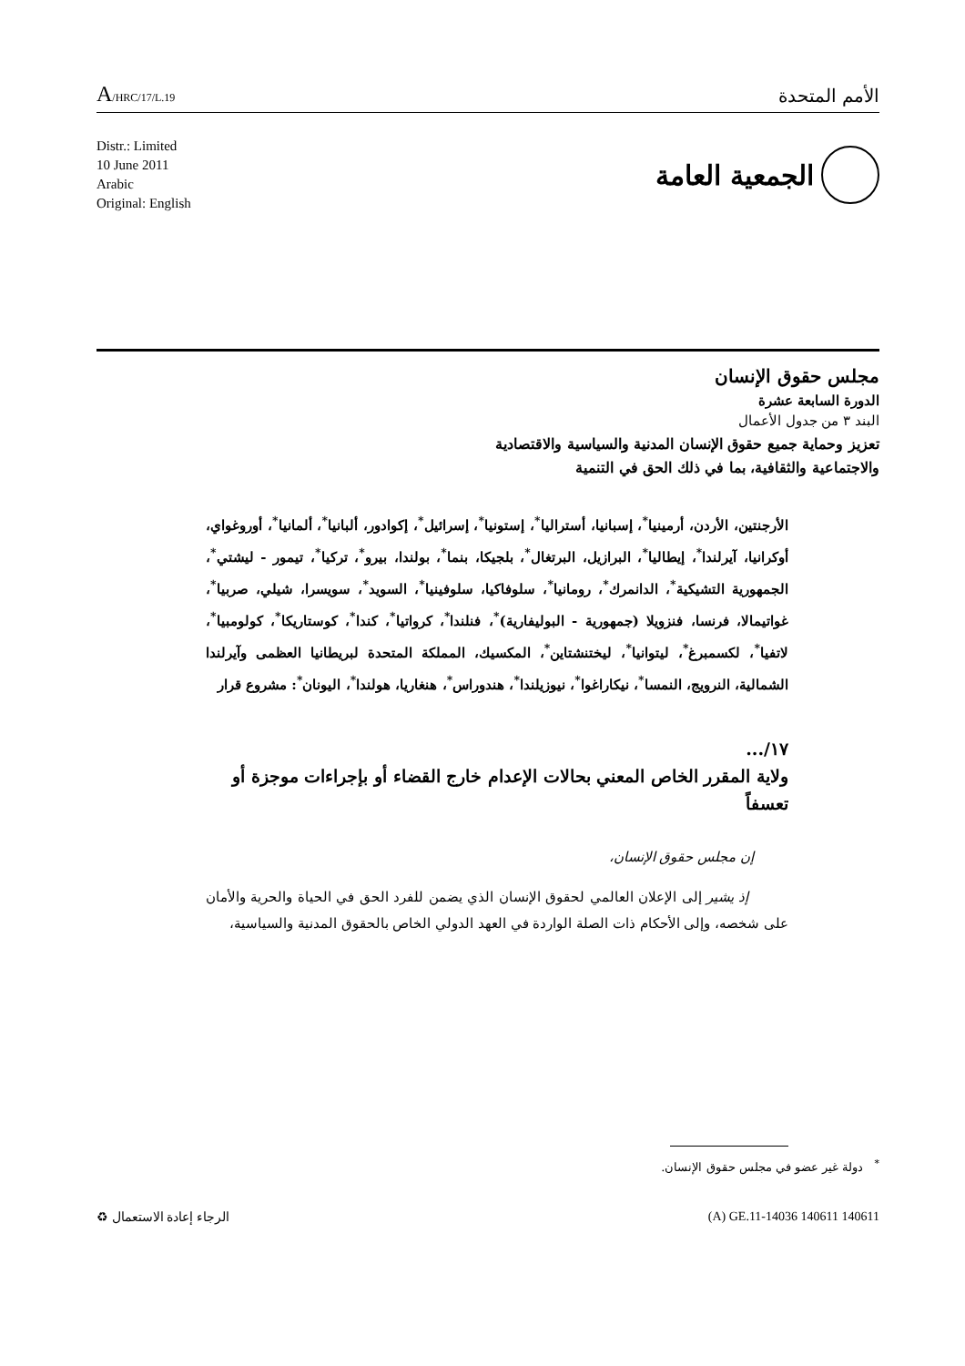A/HRC/17/L.19
الأمم المتحدة
Distr.: Limited
10 June 2011
Arabic
Original: English
الجمعية العامة
مجلس حقوق الإنسان
الدورة السابعة عشرة
البند ٣ من جدول الأعمال
تعزيز وحماية جميع حقوق الإنسان المدنية والسياسية والاقتصادية
والاجتماعية والثقافية، بما في ذلك الحق في التنمية
الأرجنتين، الأردن، أرمينيا<sup>*</sup>، إسبانيا، أستراليا<sup>*</sup>، إستونيا<sup>*</sup>، إسرائيل<sup>*</sup>، إكوادور، ألبانيا<sup>*</sup>، ألمانيا<sup>*</sup>، أوروغواي، أوكرانيا، آيرلندا<sup>*</sup>، إيطاليا<sup>*</sup>، البرازيل، البرتغال<sup>*</sup>، بلجيكا، بنما<sup>*</sup>، بولندا، بيرو<sup>*</sup>، تركيا<sup>*</sup>، تيمور - ليشتي<sup>*</sup>، الجمهورية التشيكية<sup>*</sup>، الدانمرك<sup>*</sup>، رومانيا<sup>*</sup>، سلوفاكيا، سلوفينيا<sup>*</sup>، السويد<sup>*</sup>، سويسرا، شيلي، صربيا<sup>*</sup>، غواتيمالا، فرنسا، فنزويلا (جمهورية - البوليفارية)<sup>*</sup>، فنلندا<sup>*</sup>، كرواتيا<sup>*</sup>، كندا<sup>*</sup>، كوستاريكا<sup>*</sup>، كولومبيا<sup>*</sup>، لاتفيا<sup>*</sup>، لكسمبرغ<sup>*</sup>، ليتوانيا<sup>*</sup>، ليختنشتاين<sup>*</sup>، المكسيك، المملكة المتحدة لبريطانيا العظمى وآيرلندا الشمالية، النرويج، النمسا<sup>*</sup>، نيكاراغوا<sup>*</sup>، نيوزيلندا<sup>*</sup>، هندوراس<sup>*</sup>، هنغاريا، هولندا<sup>*</sup>، اليونان<sup>*</sup>: مشروع قرار
١٧/...
ولاية المقرر الخاص المعني بحالات الإعدام خارج القضاء أو بإجراءات موجزة أو تعسفاً
إن مجلس حقوق الإنسان،
إذ يشير إلى الإعلان العالمي لحقوق الإنسان الذي يضمن للفرد الحق في الحياة والحرية والأمان على شخصه، وإلى الأحكام ذات الصلة الواردة في العهد الدولي الخاص بالحقوق المدنية والسياسية،
<sup>*</sup> دولة غير عضو في مجلس حقوق الإنسان.
الرجاء إعادة الاستعمال ♻ (A) GE.11-14036 140611 140611